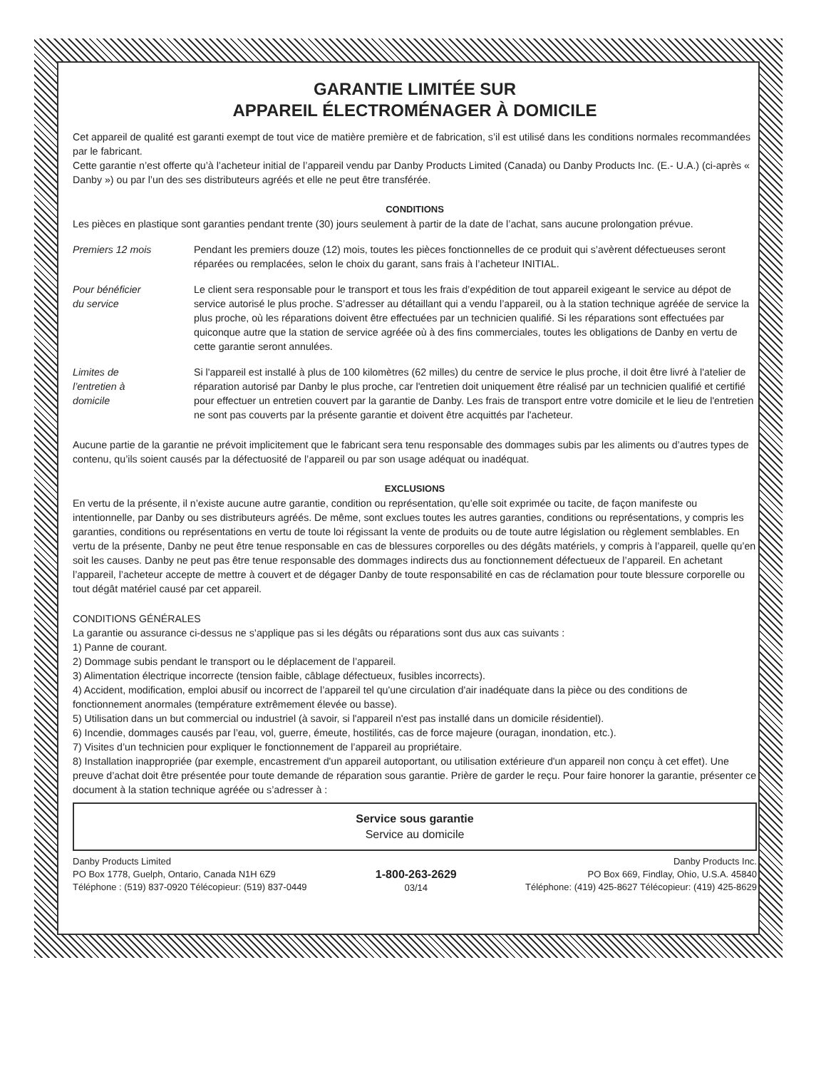GARANTIE LIMITÉE SUR
APPAREIL ÉLECTROMÉNAGER À DOMICILE
Cet appareil de qualité est garanti exempt de tout vice de matière première et de fabrication, s’il est utilisé dans les conditions normales recommandées par le fabricant.
Cette garantie n’est offerte qu’à l’acheteur initial de l’appareil vendu par Danby Products Limited (Canada) ou Danby Products Inc. (E.- U.A.) (ci-après « Danby ») ou par l’un des ses distributeurs agréés et elle ne peut être transférée.
CONDITIONS
Les pièces en plastique sont garanties pendant trente (30) jours seulement à partir de la date de l’achat, sans aucune prolongation prévue.
Premiers 12 mois Pendant les premiers douze (12) mois, toutes les pièces fonctionnelles de ce produit qui s’avèrent défectueuses seront réparées ou remplacées, selon le choix du garant, sans frais à l’acheteur INITIAL.
Pour bénéficier
du service
Le client sera responsable pour le transport et tous les frais d’expédition de tout appareil exigeant le service au dépot de service autorisé le plus proche. S’adresser au détaillant qui a vendu l’appareil, ou à la station technique agréée de service la plus proche, où les réparations doivent être effectuées par un technicien qualifié. Si les réparations sont effectuées par quiconque autre que la station de service agréée où à des fins commerciales, toutes les obligations de Danby en vertu de cette garantie seront annulées.
Limites de
l’entretien à
domicile
Si l'appareil est installé à plus de 100 kilomètres (62 milles) du centre de service le plus proche, il doit être livré à l'atelier de réparation autorisé par Danby le plus proche, car l'entretien doit uniquement être réalisé par un technicien qualifié et certifié pour effectuer un entretien couvert par la garantie de Danby. Les frais de transport entre votre domicile et le lieu de l'entretien ne sont pas couverts par la présente garantie et doivent être acquittés par l'acheteur.
Aucune partie de la garantie ne prévoit implicitement que le fabricant sera tenu responsable des dommages subis par les aliments ou d’autres types de contenu, qu’ils soient causés par la défectuosité de l’appareil ou par son usage adéquat ou inadéquat.
EXCLUSIONS
En vertu de la présente, il n’existe aucune autre garantie, condition ou représentation, qu’elle soit exprimée ou tacite, de façon manifeste ou intentionnelle, par Danby ou ses distributeurs agréés. De même, sont exclues toutes les autres garanties, conditions ou représentations, y compris les garanties, conditions ou représentations en vertu de toute loi régissant la vente de produits ou de toute autre législation ou règlement semblables. En vertu de la présente, Danby ne peut être tenue responsable en cas de blessures corporelles ou des dégâts matériels, y compris à l’appareil, quelle qu’en soit les causes. Danby ne peut pas être tenue responsable des dommages indirects dus au fonctionnement défectueux de l’appareil. En achetant l’appareil, l’acheteur accepte de mettre à couvert et de dégager Danby de toute responsabilité en cas de réclamation pour toute blessure corporelle ou tout dégât matériel causé par cet appareil.
CONDITIONS GÉNÉRALES
La garantie ou assurance ci-dessus ne s’applique pas si les dégâts ou réparations sont dus aux cas suivants :
1) Panne de courant.
2) Dommage subis pendant le transport ou le déplacement de l’appareil.
3) Alimentation électrique incorrecte (tension faible, câblage défectueux, fusibles incorrects).
4) Accident, modification, emploi abusif ou incorrect de l’appareil tel qu'une circulation d'air inadéquate dans la pièce ou des conditions de fonctionnement anormales (température extrêmement élevée ou basse).
5) Utilisation dans un but commercial ou industriel (à savoir, si l'appareil n'est pas installé dans un domicile résidentiel).
6) Incendie, dommages causés par l’eau, vol, guerre, émeute, hostilités, cas de force majeure (ouragan, inondation, etc.).
7) Visites d’un technicien pour expliquer le fonctionnement de l’appareil au propriétaire.
8) Installation inappropriée (par exemple, encastrement d'un appareil autoportant, ou utilisation extérieure d'un appareil non conçu à cet effet). Une preuve d’achat doit être présentée pour toute demande de réparation sous garantie. Prière de garder le reçu. Pour faire honorer la garantie, présenter ce document à la station technique agréée ou s’adresser à :
Service sous garantie
Service au domicile
Danby Products Limited
PO Box 1778, Guelph, Ontario, Canada N1H 6Z9
Téléphone : (519) 837-0920 Télécopieur: (519) 837-0449
1-800-263-2629
03/14
Danby Products Inc.
PO Box 669, Findlay, Ohio, U.S.A. 45840
Téléphone: (419) 425-8627 Télécopieur: (419) 425-8629